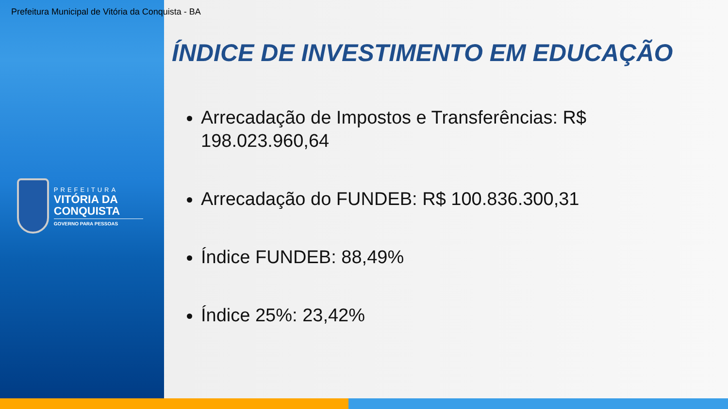Prefeitura Municipal de Vitória da Conquista - BA
PREFEITURA
VITÓRIA DA CONQUISTA
GOVERNO PARA PESSOAS
ÍNDICE DE INVESTIMENTO EM EDUCAÇÃO
Arrecadação de Impostos e Transferências: R$ 198.023.960,64
Arrecadação do FUNDEB: R$ 100.836.300,31
Índice FUNDEB: 88,49%
Índice 25%: 23,42%